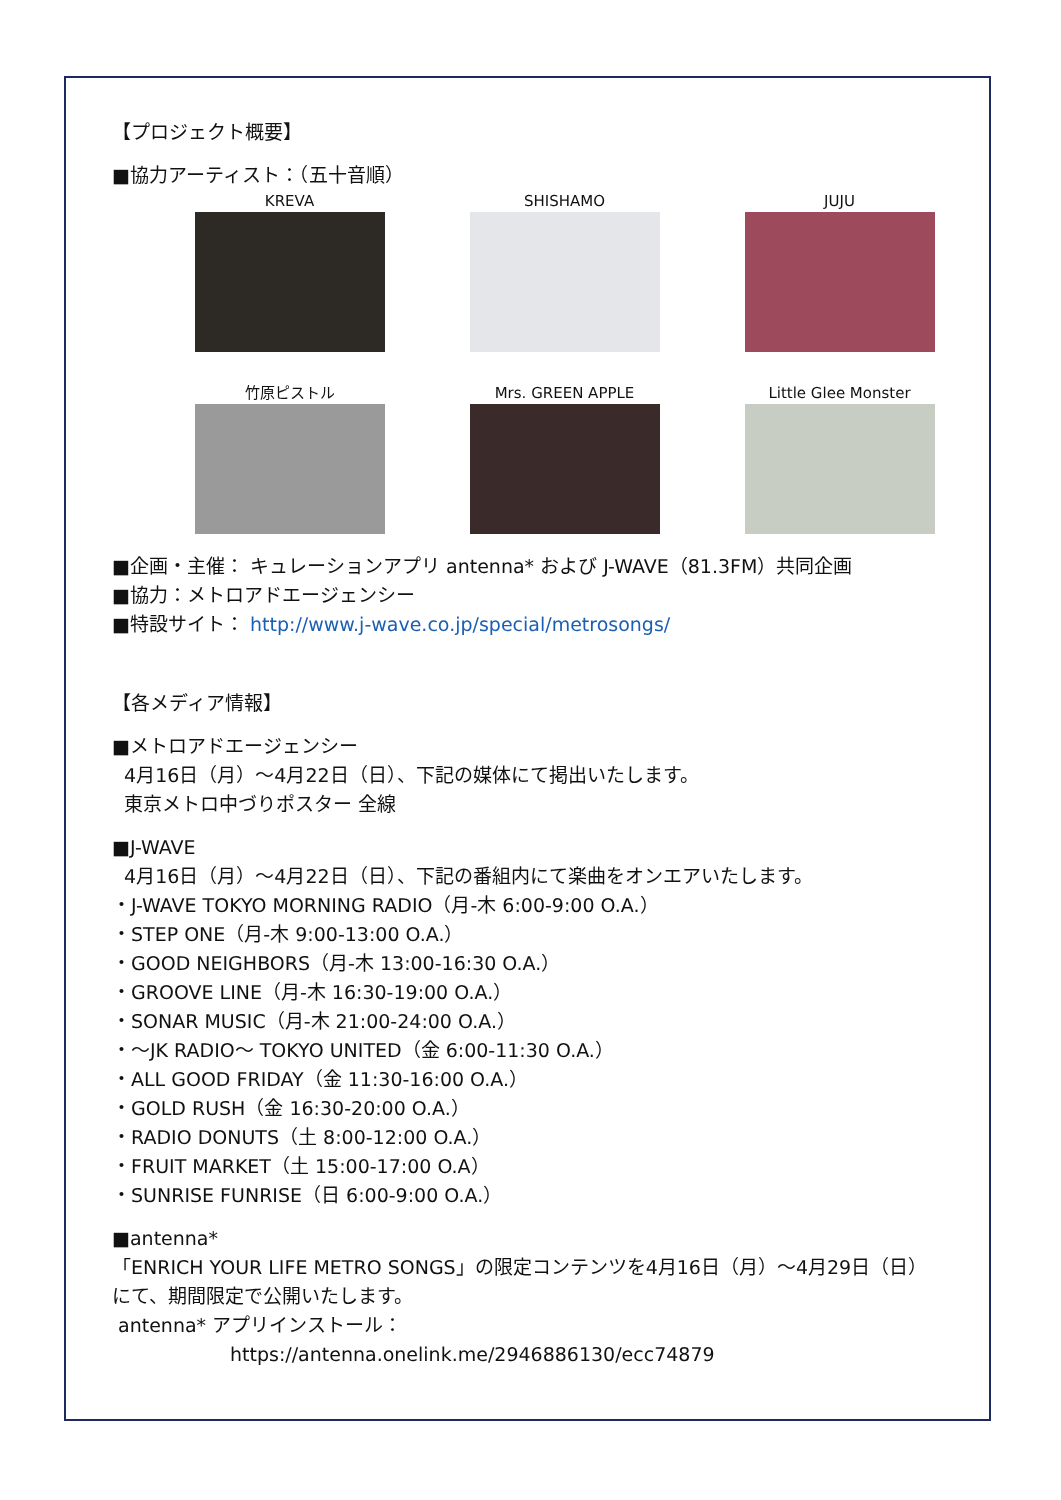【プロジェクト概要】
■協力アーティスト：（五十音順）
KREVA
SHISHAMO
JUJU
竹原ピストル
Mrs. GREEN APPLE
Little Glee Monster
■企画・主催： キュレーションアプリ antenna* および J-WAVE（81.3FM）共同企画
■協力：メトロアドエージェンシー
■特設サイト： http://www.j-wave.co.jp/special/metrosongs/
【各メディア情報】
■メトロアドエージェンシー
4月16日（月）～4月22日（日）、下記の媒体にて掲出いたします。
東京メトロ中づりポスター 全線
■J-WAVE
4月16日（月）～4月22日（日）、下記の番組内にて楽曲をオンエアいたします。
・J-WAVE TOKYO MORNING RADIO（月-木 6:00-9:00 O.A.）
・STEP ONE（月-木 9:00-13:00 O.A.）
・GOOD NEIGHBORS（月-木 13:00-16:30 O.A.）
・GROOVE LINE（月-木 16:30-19:00 O.A.）
・SONAR MUSIC（月-木 21:00-24:00 O.A.）
・～JK RADIO～ TOKYO UNITED（金 6:00-11:30 O.A.）
・ALL GOOD FRIDAY（金 11:30-16:00 O.A.）
・GOLD RUSH（金 16:30-20:00 O.A.）
・RADIO DONUTS（土 8:00-12:00 O.A.）
・FRUIT MARKET（土 15:00-17:00 O.A）
・SUNRISE FUNRISE（日 6:00-9:00 O.A.）
■antenna*
「ENRICH YOUR LIFE METRO SONGS」の限定コンテンツを4月16日（月）～4月29日（日）にて、期間限定で公開いたします。
antenna* アプリインストール：
https://antenna.onelink.me/2946886130/ecc74879